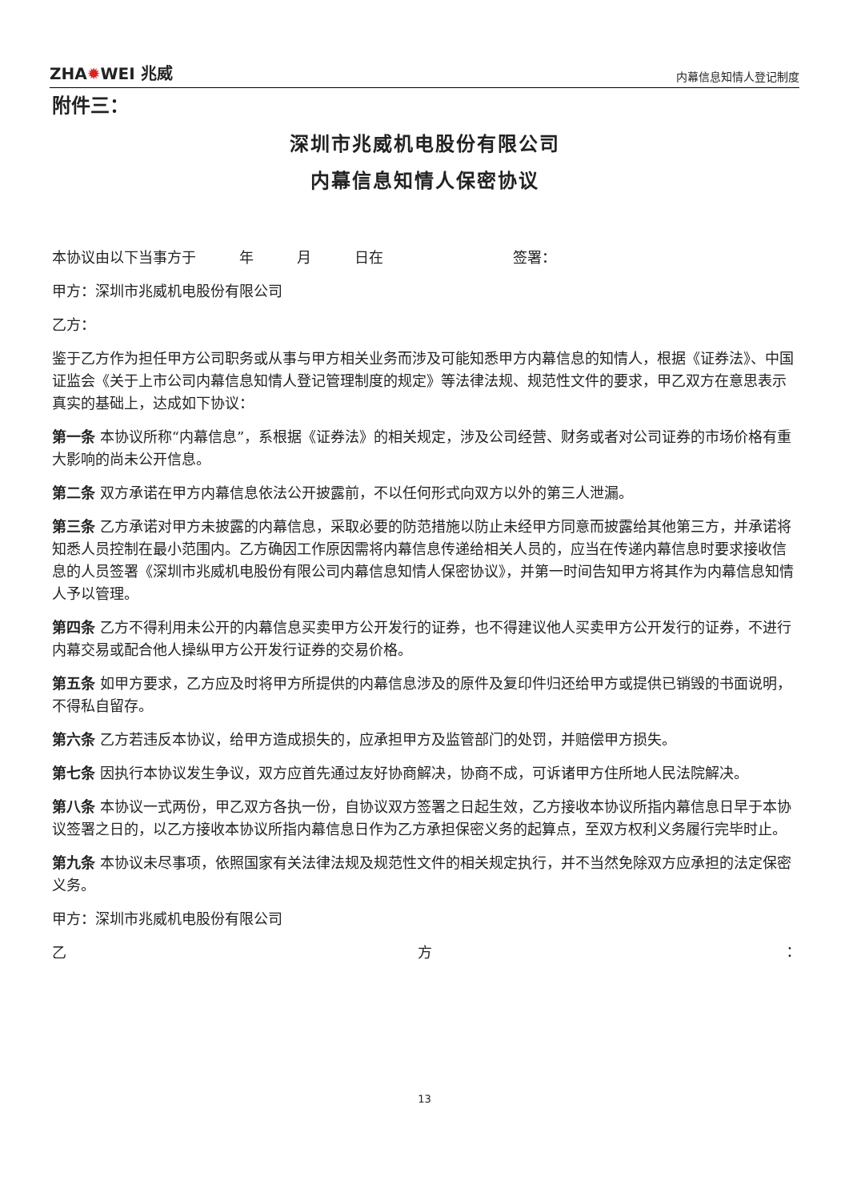ZHA✹WEI 兆威
内幕信息知情人登记制度
附件三：
深圳市兆威机电股份有限公司
内幕信息知情人保密协议
本协议由以下当事方于　　　年　　　月　　　日在　　　　　　　　　签署：
甲方：深圳市兆威机电股份有限公司
乙方：
鉴于乙方作为担任甲方公司职务或从事与甲方相关业务而涉及可能知悉甲方内幕信息的知情人，根据《证券法》、中国证监会《关于上市公司内幕信息知情人登记管理制度的规定》等法律法规、规范性文件的要求，甲乙双方在意思表示真实的基础上，达成如下协议：
第一条 本协议所称“内幕信息”，系根据《证券法》的相关规定，涉及公司经营、财务或者对公司证券的市场价格有重大影响的尚未公开信息。
第二条 双方承诺在甲方内幕信息依法公开披露前，不以任何形式向双方以外的第三人泄漏。
第三条 乙方承诺对甲方未披露的内幕信息，采取必要的防范措施以防止未经甲方同意而披露给其他第三方，并承诺将知悉人员控制在最小范围内。乙方确因工作原因需将内幕信息传递给相关人员的，应当在传递内幕信息时要求接收信息的人员签署《深圳市兆威机电股份有限公司内幕信息知情人保密协议》，并第一时间告知甲方将其作为内幕信息知情人予以管理。
第四条 乙方不得利用未公开的内幕信息买卖甲方公开发行的证券，也不得建议他人买卖甲方公开发行的证券，不进行内幕交易或配合他人操纵甲方公开发行证券的交易价格。
第五条 如甲方要求，乙方应及时将甲方所提供的内幕信息涉及的原件及复印件归还给甲方或提供已销毁的书面说明，不得私自留存。
第六条 乙方若违反本协议，给甲方造成损失的，应承担甲方及监管部门的处罚，并赔偿甲方损失。
第七条 因执行本协议发生争议，双方应首先通过友好协商解决，协商不成，可诉诸甲方住所地人民法院解决。
第八条 本协议一式两份，甲乙双方各执一份，自协议双方签署之日起生效，乙方接收本协议所指内幕信息日早于本协议签署之日的，以乙方接收本协议所指内幕信息日作为乙方承担保密义务的起算点，至双方权利义务履行完毕时止。
第九条 本协议未尽事项，依照国家有关法律法规及规范性文件的相关规定执行，并不当然免除双方应承担的法定保密义务。
甲方：深圳市兆威机电股份有限公司
乙 方 ：
13